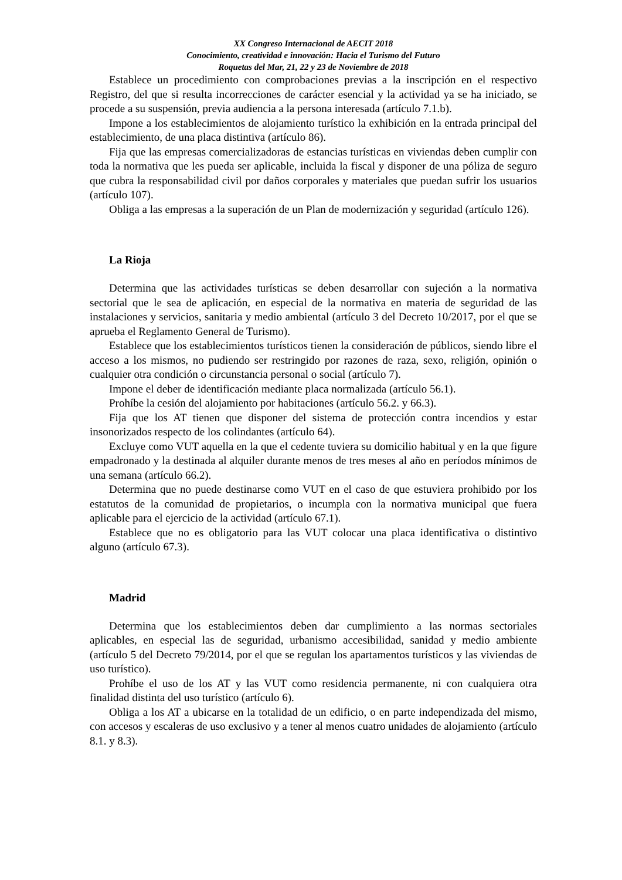XX Congreso Internacional de AECIT 2018
Conocimiento, creatividad e innovación: Hacia el Turismo del Futuro
Roquetas del Mar, 21, 22 y 23 de Noviembre de 2018
Establece un procedimiento con comprobaciones previas a la inscripción en el respectivo Registro, del que si resulta incorrecciones de carácter esencial y la actividad ya se ha iniciado, se procede a su suspensión, previa audiencia a la persona interesada (artículo 7.1.b).
Impone a los establecimientos de alojamiento turístico la exhibición en la entrada principal del establecimiento, de una placa distintiva (artículo 86).
Fija que las empresas comercializadoras de estancias turísticas en viviendas deben cumplir con toda la normativa que les pueda ser aplicable, incluida la fiscal y disponer de una póliza de seguro que cubra la responsabilidad civil por daños corporales y materiales que puedan sufrir los usuarios (artículo 107).
Obliga a las empresas a la superación de un Plan de modernización y seguridad (artículo 126).
La Rioja
Determina que las actividades turísticas se deben desarrollar con sujeción a la normativa sectorial que le sea de aplicación, en especial de la normativa en materia de seguridad de las instalaciones y servicios, sanitaria y medio ambiental (artículo 3 del Decreto 10/2017, por el que se aprueba el Reglamento General de Turismo).
Establece que los establecimientos turísticos tienen la consideración de públicos, siendo libre el acceso a los mismos, no pudiendo ser restringido por razones de raza, sexo, religión, opinión o cualquier otra condición o circunstancia personal o social (artículo 7).
Impone el deber de identificación mediante placa normalizada (artículo 56.1).
Prohíbe la cesión del alojamiento por habitaciones (artículo 56.2. y 66.3).
Fija que los AT tienen que disponer del sistema de protección contra incendios y estar insonorizados respecto de los colindantes (artículo 64).
Excluye como VUT aquella en la que el cedente tuviera su domicilio habitual y en la que figure empadronado y la destinada al alquiler durante menos de tres meses al año en períodos mínimos de una semana (artículo 66.2).
Determina que no puede destinarse como VUT en el caso de que estuviera prohibido por los estatutos de la comunidad de propietarios, o incumpla con la normativa municipal que fuera aplicable para el ejercicio de la actividad (artículo 67.1).
Establece que no es obligatorio para las VUT colocar una placa identificativa o distintivo alguno (artículo 67.3).
Madrid
Determina que los establecimientos deben dar cumplimiento a las normas sectoriales aplicables, en especial las de seguridad, urbanismo accesibilidad, sanidad y medio ambiente (artículo 5 del Decreto 79/2014, por el que se regulan los apartamentos turísticos y las viviendas de uso turístico).
Prohíbe el uso de los AT y las VUT como residencia permanente, ni con cualquiera otra finalidad distinta del uso turístico (artículo 6).
Obliga a los AT a ubicarse en la totalidad de un edificio, o en parte independizada del mismo, con accesos y escaleras de uso exclusivo y a tener al menos cuatro unidades de alojamiento (artículo 8.1. y 8.3).